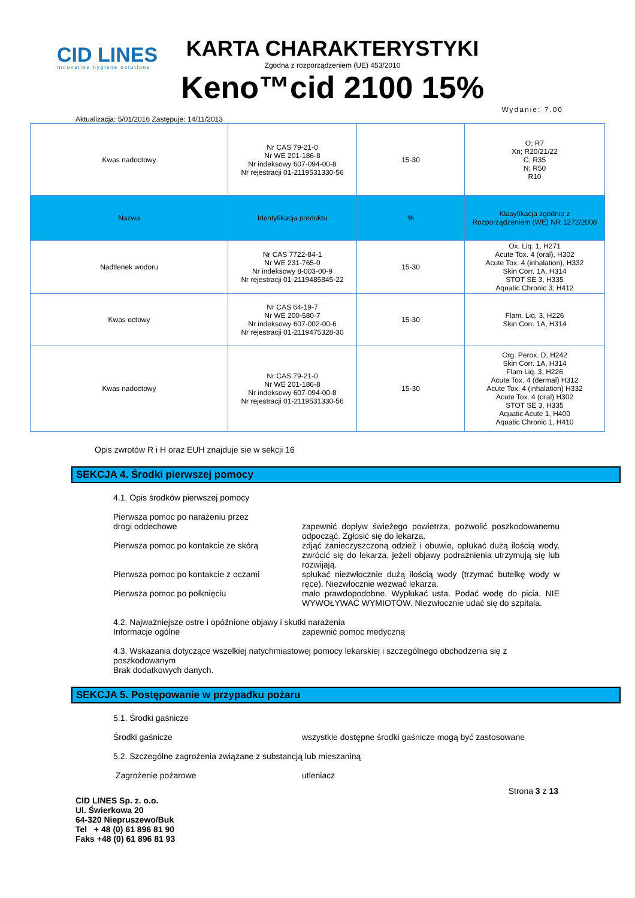CID LINES
innovative hygiene solutions
KARTA CHARAKTERYSTYKI
Zgodna z rozporządzeniem (UE) 453/2010
Keno™cid 2100 15%
Aktualizacja: 5/01/2016 Zastępuje: 14/11/2013 Wydanie: 7.00
| Kwas nadoctowy | Nr CAS 79-21-0 Nr WE 201-186-8 Nr indeksowy 607-094-00-8 Nr rejestracji 01-2119531330-56 | 15-30 | O; R7 Xn; R20/21/22 C; R35 N; R50 R10 |
| Nazwa | Identyfikacja produktu | % | Klasyfikacja zgodnie z Rozporządzeniem (WE) NR 1272/2008 |
| Nadtlenek wodoru | Nr CAS 7722-84-1 Nr WE 231-765-0 Nr indeksowy 8-003-00-9 Nr rejestracji 01-2119485845-22 | 15-30 | Ox. Liq. 1, H271 Acute Tox. 4 (oral), H302 Acute Tox. 4 (inhalation), H332 Skin Corr. 1A, H314 STOT SE 3, H335 Aquatic Chronic 3, H412 |
| Kwas octowy | Nr CAS 64-19-7 Nr WE 200-580-7 Nr indeksowy 607-002-00-6 Nr rejestracji 01-2119475328-30 | 15-30 | Flam. Liq. 3, H226 Skin Corr. 1A, H314 |
| Kwas nadoctowy | Nr CAS 79-21-0 Nr WE 201-186-8 Nr indeksowy 607-094-00-8 Nr rejestracji 01-2119531330-56 | 15-30 | Org. Perox. D, H242 Skin Corr. 1A, H314 Flam Liq. 3, H226 Acute Tox. 4 (dermal) H312 Acute Tox. 4 (inhalation) H332 Acute Tox. 4 (oral) H302 STOT SE 3, H335 Aquatic Acute 1, H400 Aquatic Chronic 1, H410 |
Opis zwrotów R i H oraz EUH znajduje sie w sekcji 16
SEKCJA 4. Środki pierwszej pomocy
4.1. Opis środków pierwszej pomocy
Pierwsza pomoc po narażeniu przez
drogi oddechowe zapewnić dopływ świeżego powietrza, pozwolić poszkodowanemu odpocząć. Zgłosić się do lekarza.
Pierwsza pomoc po kontakcie ze skórą zdjąć zanieczyszczoną odzież i obuwie, opłukać dużą ilością wody, zwrócić się do lekarza, jeżeli objawy podrażnienia utrzymują się lub rozwijają.
Pierwsza pomoc po kontakcie z oczami spłukać niezwłocznie dużą ilością wody (trzymać butelkę wody w ręce). Niezwłocznie wezwać lekarza.
Pierwsza pomoc po połknięciu mało prawdopodobne. Wypłukać usta. Podać wodę do picia. NIE WYWOŁYWAĆ WYMIOTÓW. Niezwłocznie udać się do szpitala.
4.2. Najważniejsze ostre i opóźnione objawy i skutki narażenia
Informacje ogólne zapewnić pomoc medyczną
4.3. Wskazania dotyczące wszelkiej natychmiastowej pomocy lekarskiej i szczególnego obchodzenia się z poszkodowanym
Brak dodatkowych danych.
SEKCJA 5. Postępowanie w przypadku pożaru
5.1. Środki gaśnicze
Środki gaśnicze wszystkie dostępne środki gaśnicze mogą być zastosowane
5.2. Szczególne zagrożenia związane z substancją lub mieszaniną
Zagrożenie pożarowe utleniacz
CID LINES Sp. z. o.o.
Ul. Świerkowa 20
64-320 Niepruszewo/Buk
Tel + 48 (0) 61 896 81 90
Faks +48 (0) 61 896 81 93 Strona 3 z 13